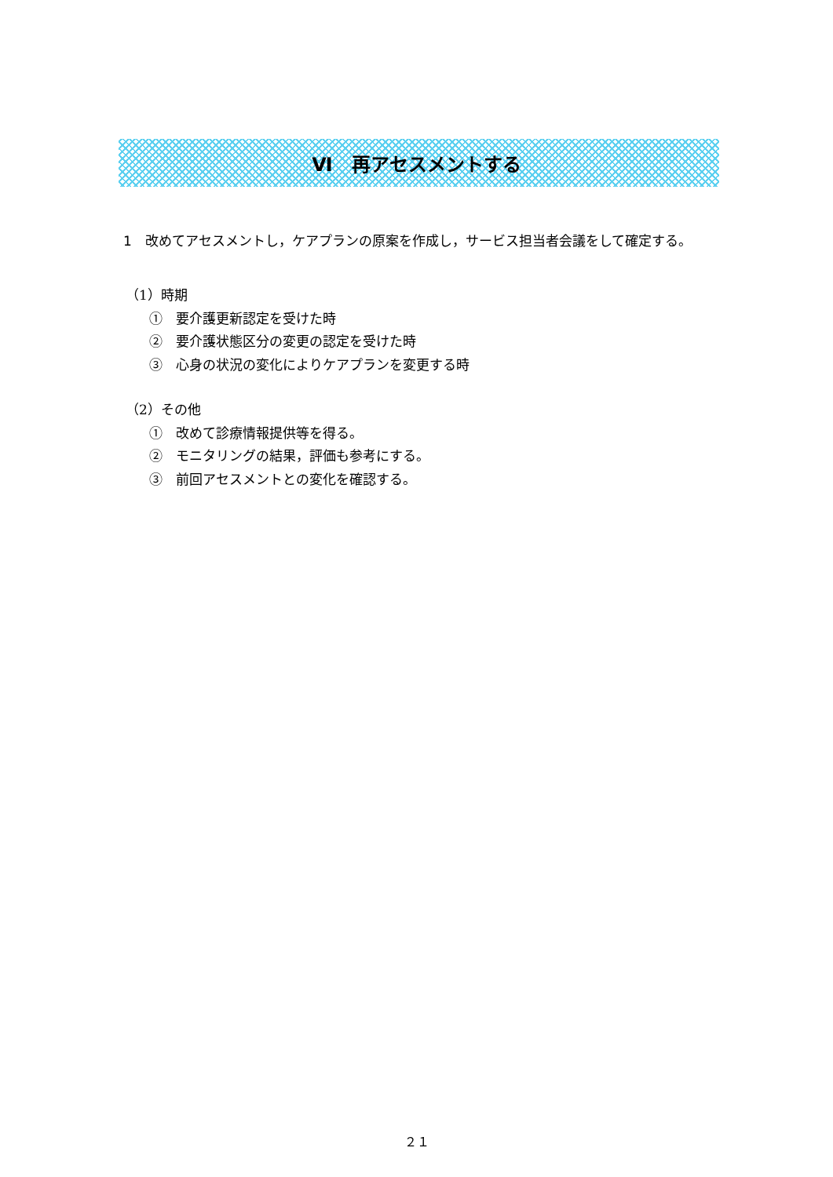Ⅵ　再アセスメントする
1　改めてアセスメントし，ケアプランの原案を作成し，サービス担当者会議をして確定する。
（1）時期
①　要介護更新認定を受けた時
②　要介護状態区分の変更の認定を受けた時
③　心身の状況の変化によりケアプランを変更する時
（2）その他
①　改めて診療情報提供等を得る。
②　モニタリングの結果，評価も参考にする。
③　前回アセスメントとの変化を確認する。
２１